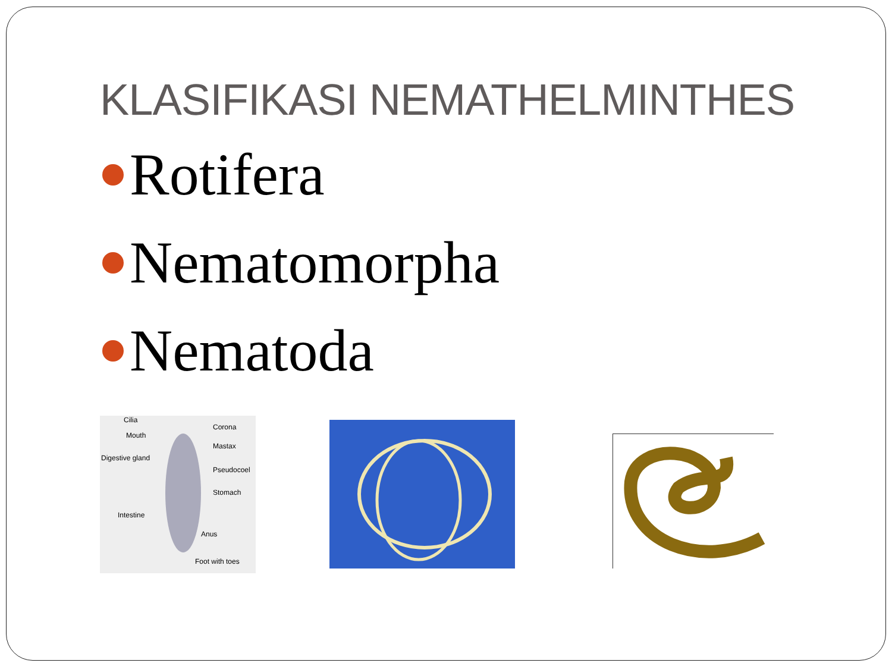KLASIFIKASI NEMATHELMINTHES
Rotifera
Nematomorpha
Nematoda
Cilia
Corona
Mouth
Mastax
Digestive gland
Pseudocoel
Stomach
Intestine
Anus
Foot with toes